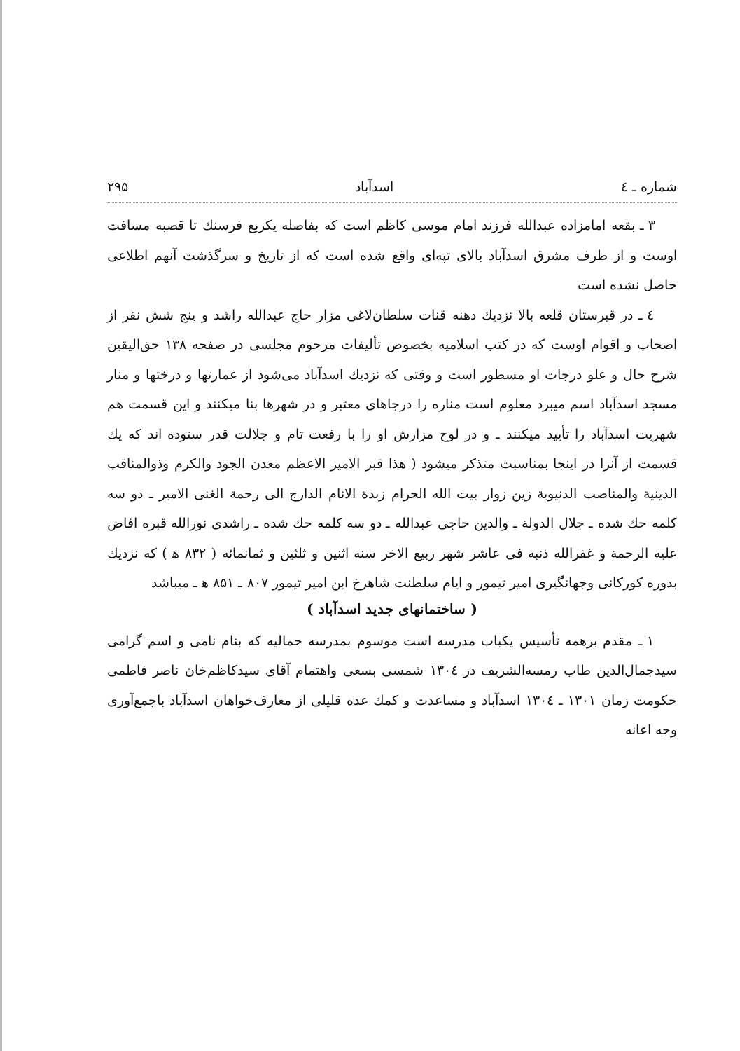شماره ـ ٤ اسدآباد ۲۹۵
۳ ـ بقعه امامزاده عبدالله فرزند امام موسی کاظم است که بفاصله یکربع فرسنك تا قصبه مسافت اوست و از طرف مشرق اسدآباد بالای تپه‌ای واقع شده است که از تاریخ و سرگذشت آنهم اطلاعی حاصل نشده است
٤ ـ در قبرستان قلعه بالا نزدیك دهنه قنات سلطان‌لاغی مزار حاج عبدالله راشد و پنج شش نفر از اصحاب و اقوام اوست که در کتب اسلامیه بخصوص تألیفات مرحوم مجلسی در صفحه ۱۳۸ حق‌الیقین شرح حال و علو درجات او مسطور است و وقتی که نزدیك اسدآباد می‌شود از عمارتها و درختها و منار مسجد اسدآباد اسم میبرد معلوم است مناره را درجاهای معتبر و در شهرها بنا میکنند و این قسمت هم شهریت اسدآباد را تأیید میکنند ـ و در لوح مزارش او را با رفعت تام و جلالت قدر ستوده اند که یك قسمت از آنرا در اینجا بمناسبت متذکر میشود ( هذا قبر الامیر الاعظم معدن الجود والکرم وذوالمناقب الدینیة والمناصب الدنیویة زین زوار بیت الله الحرام زبدة الانام الدارج الی رحمة الغنی الامیر ـ دو سه کلمه حك شده ـ جلال الدولة ـ والدین حاجی عبدالله ـ دو سه کلمه حك شده ـ راشدی نورالله قبره افاض علیه الرحمة و غفرالله ذنبه فی عاشر شهر ربیع الاخر سنه اثنین و ثلثین و ثمانمائه ( ۸۳۲ ﻫ ) که نزدیك بدوره کورکانی وجهانگیری امیر تیمور و ایام سلطنت شاهرخ ابن امیر تیمور ۸۰۷ ـ ۸۵۱ ﻫ ـ میباشد
( ساختمانهای جدید اسدآباد )
۱ ـ مقدم برهمه تأسیس یکباب مدرسه است موسوم بمدرسه جمالیه که بنام نامی و اسم گرامی سیدجمال‌الدین طاب رمسه‌الشریف در ۱۳۰٤ شمسی بسعی واهتمام آقای سیدکاظم‌خان ناصر فاطمی حکومت زمان ۱۳۰۱ ـ ۱۳۰٤ اسدآباد و مساعدت و کمك عده قلیلی از معارف‌خواهان اسدآباد باجمع‌آوری وجه اعانه